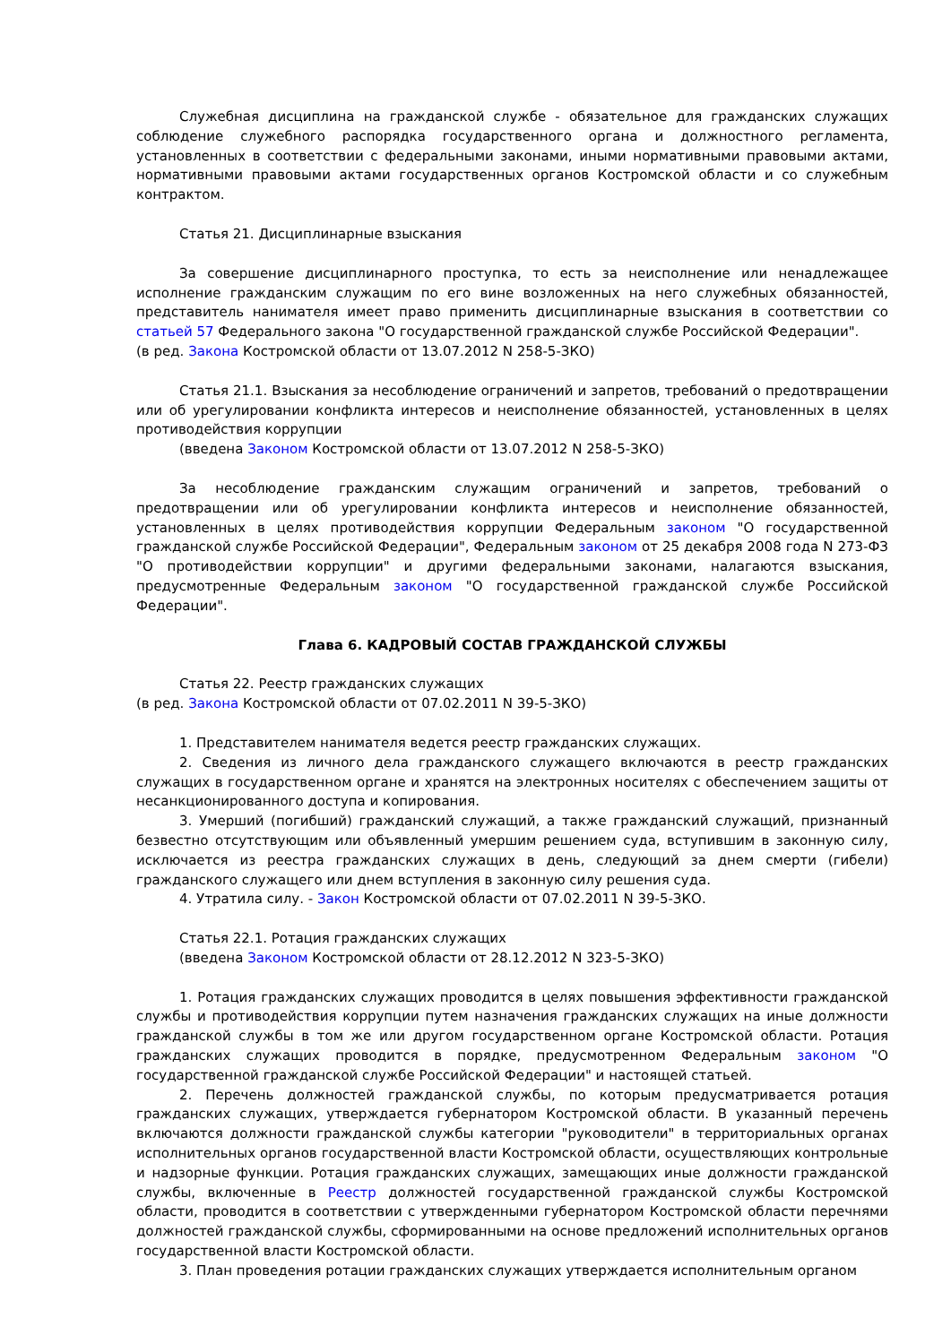Служебная дисциплина на гражданской службе - обязательное для гражданских служащих соблюдение служебного распорядка государственного органа и должностного регламента, установленных в соответствии с федеральными законами, иными нормативными правовыми актами, нормативными правовыми актами государственных органов Костромской области и со служебным контрактом.
Статья 21. Дисциплинарные взыскания
За совершение дисциплинарного проступка, то есть за неисполнение или ненадлежащее исполнение гражданским служащим по его вине возложенных на него служебных обязанностей, представитель нанимателя имеет право применить дисциплинарные взыскания в соответствии со статьей 57 Федерального закона "О государственной гражданской службе Российской Федерации".
(в ред. Закона Костромской области от 13.07.2012 N 258-5-ЗКО)
Статья 21.1. Взыскания за несоблюдение ограничений и запретов, требований о предотвращении или об урегулировании конфликта интересов и неисполнение обязанностей, установленных в целях противодействия коррупции
(введена Законом Костромской области от 13.07.2012 N 258-5-ЗКО)
За несоблюдение гражданским служащим ограничений и запретов, требований о предотвращении или об урегулировании конфликта интересов и неисполнение обязанностей, установленных в целях противодействия коррупции Федеральным законом "О государственной гражданской службе Российской Федерации", Федеральным законом от 25 декабря 2008 года N 273-ФЗ "О противодействии коррупции" и другими федеральными законами, налагаются взыскания, предусмотренные Федеральным законом "О государственной гражданской службе Российской Федерации".
Глава 6. КАДРОВЫЙ СОСТАВ ГРАЖДАНСКОЙ СЛУЖБЫ
Статья 22. Реестр гражданских служащих
(в ред. Закона Костромской области от 07.02.2011 N 39-5-ЗКО)
1. Представителем нанимателя ведется реестр гражданских служащих.
2. Сведения из личного дела гражданского служащего включаются в реестр гражданских служащих в государственном органе и хранятся на электронных носителях с обеспечением защиты от несанкционированного доступа и копирования.
3. Умерший (погибший) гражданский служащий, а также гражданский служащий, признанный безвестно отсутствующим или объявленный умершим решением суда, вступившим в законную силу, исключается из реестра гражданских служащих в день, следующий за днем смерти (гибели) гражданского служащего или днем вступления в законную силу решения суда.
4. Утратила силу. - Закон Костромской области от 07.02.2011 N 39-5-ЗКО.
Статья 22.1. Ротация гражданских служащих
(введена Законом Костромской области от 28.12.2012 N 323-5-ЗКО)
1. Ротация гражданских служащих проводится в целях повышения эффективности гражданской службы и противодействия коррупции путем назначения гражданских служащих на иные должности гражданской службы в том же или другом государственном органе Костромской области. Ротация гражданских служащих проводится в порядке, предусмотренном Федеральным законом "О государственной гражданской службе Российской Федерации" и настоящей статьей.
2. Перечень должностей гражданской службы, по которым предусматривается ротация гражданских служащих, утверждается губернатором Костромской области. В указанный перечень включаются должности гражданской службы категории "руководители" в территориальных органах исполнительных органов государственной власти Костромской области, осуществляющих контрольные и надзорные функции. Ротация гражданских служащих, замещающих иные должности гражданской службы, включенные в Реестр должностей государственной гражданской службы Костромской области, проводится в соответствии с утвержденными губернатором Костромской области перечнями должностей гражданской службы, сформированными на основе предложений исполнительных органов государственной власти Костромской области.
3. План проведения ротации гражданских служащих утверждается исполнительным органом